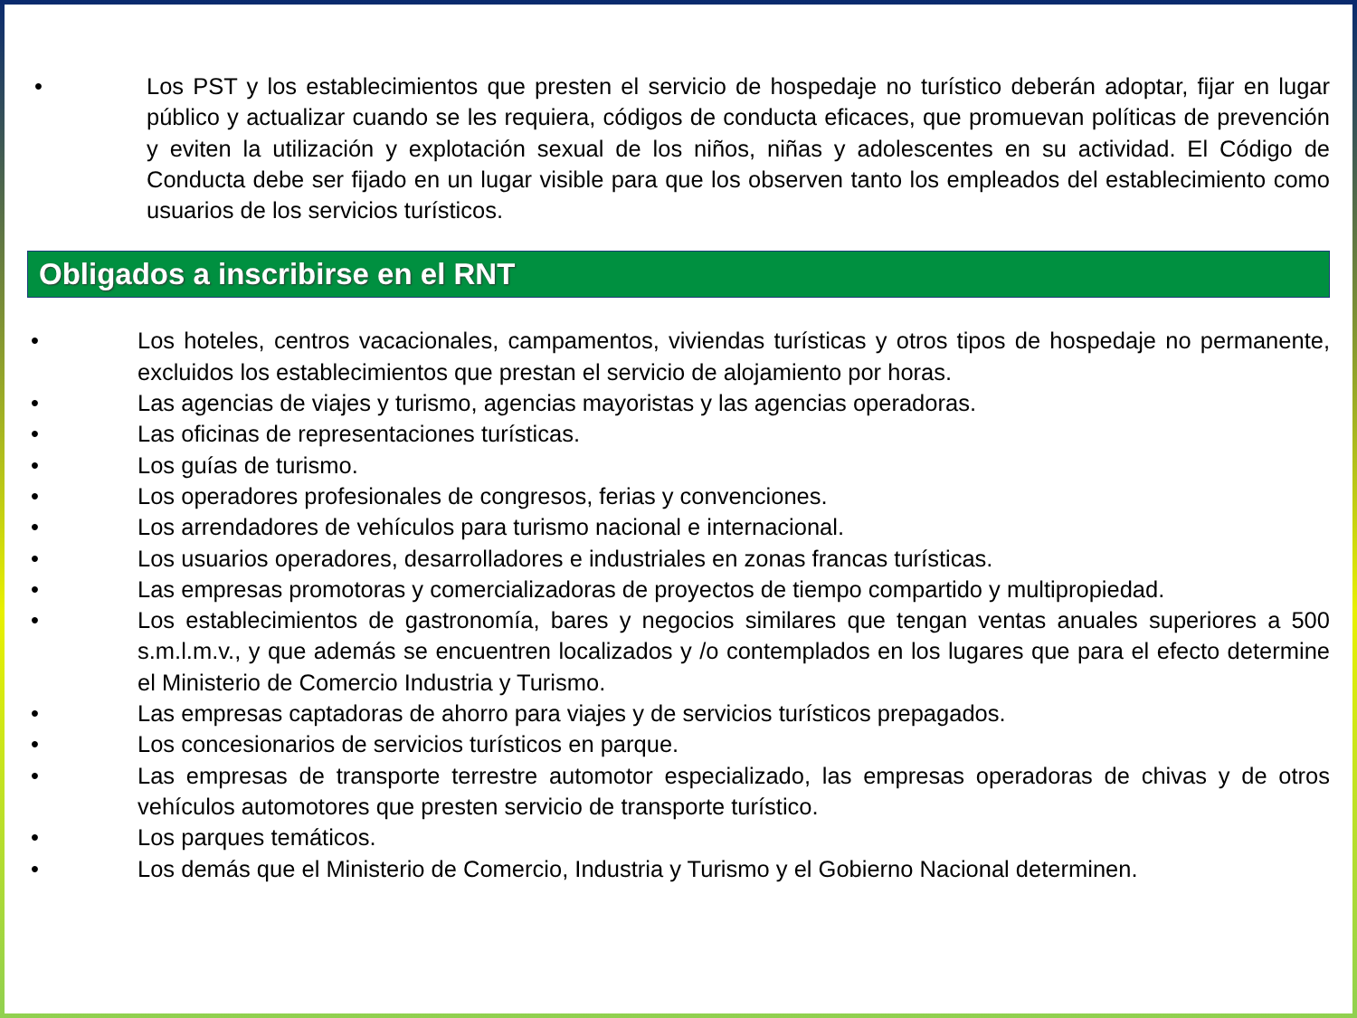• Los PST y los establecimientos que presten el servicio de hospedaje no turístico deberán adoptar, fijar en lugar público y actualizar cuando se les requiera, códigos de conducta eficaces, que promuevan políticas de prevención y eviten la utilización y explotación sexual de los niños, niñas y adolescentes en su actividad. El Código de Conducta debe ser fijado en un lugar visible para que los observen tanto los empleados del establecimiento como usuarios de los servicios turísticos.
Obligados a inscribirse en el RNT
• Los hoteles, centros vacacionales, campamentos, viviendas turísticas y otros tipos de hospedaje no permanente, excluidos los establecimientos que prestan el servicio de alojamiento por horas.
• Las agencias de viajes y turismo, agencias mayoristas y las agencias operadoras.
• Las oficinas de representaciones turísticas.
• Los guías de turismo.
• Los operadores profesionales de congresos, ferias y convenciones.
• Los arrendadores de vehículos para turismo nacional e internacional.
• Los usuarios operadores, desarrolladores e industriales en zonas francas turísticas.
• Las empresas promotoras y comercializadoras de proyectos de tiempo compartido y multipropiedad.
• Los establecimientos de gastronomía, bares y negocios similares que tengan ventas anuales superiores a 500 s.m.l.m.v., y que además se encuentren localizados y /o contemplados en los lugares que para el efecto determine el Ministerio de Comercio Industria y Turismo.
• Las empresas captadoras de ahorro para viajes y de servicios turísticos prepagados.
• Los concesionarios de servicios turísticos en parque.
• Las empresas de transporte terrestre automotor especializado, las empresas operadoras de chivas y de otros vehículos automotores que presten servicio de transporte turístico.
• Los parques temáticos.
• Los demás que el Ministerio de Comercio, Industria y Turismo y el Gobierno Nacional determinen.